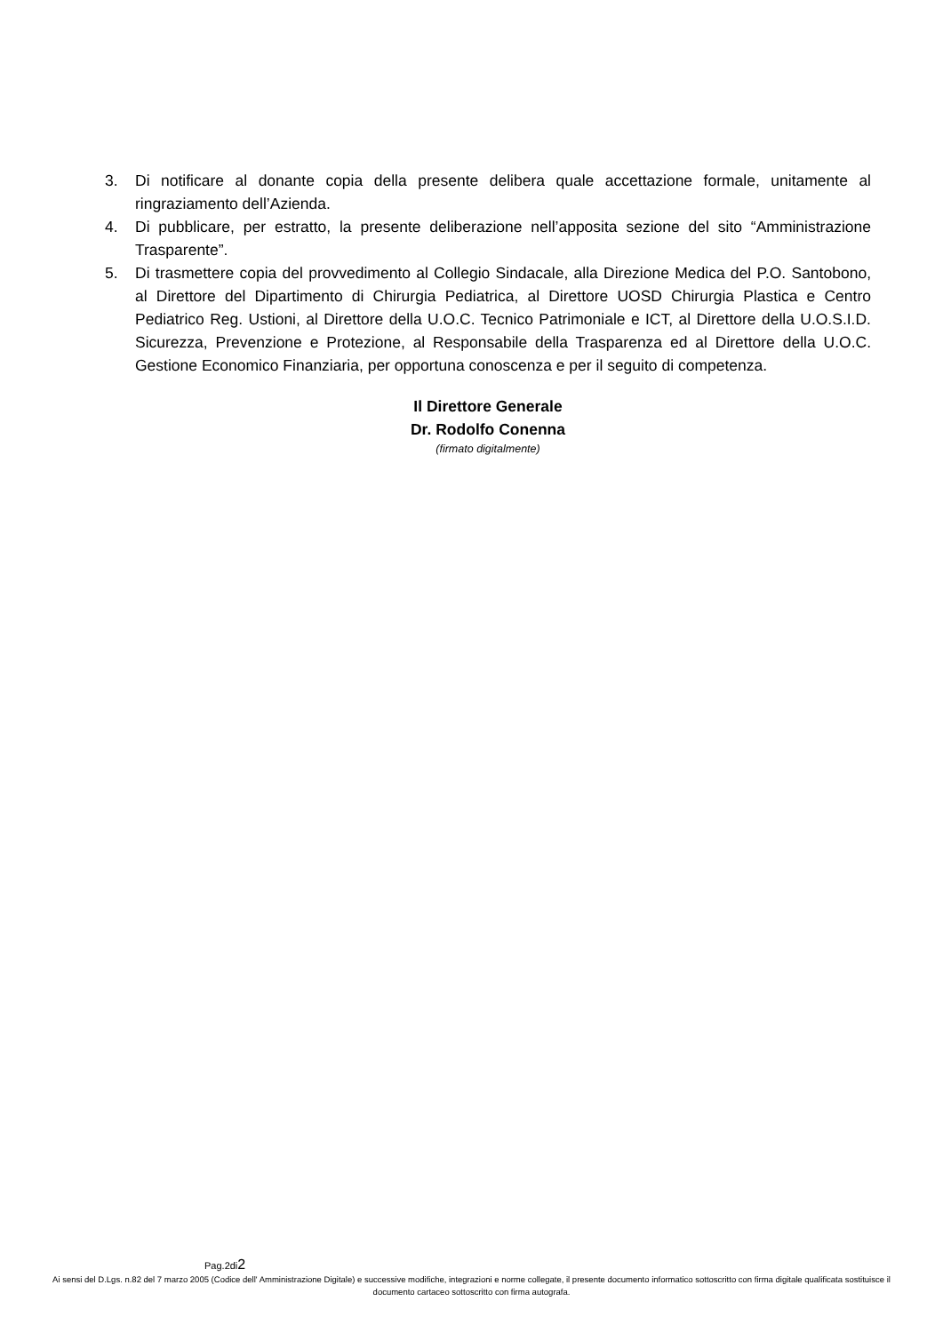3. Di notificare al donante copia della presente delibera quale accettazione formale, unitamente al ringraziamento dell’Azienda.
4. Di pubblicare, per estratto, la presente deliberazione nell’apposita sezione del sito “Amministrazione Trasparente”.
5. Di trasmettere copia del provvedimento al Collegio Sindacale, alla Direzione Medica del P.O. Santobono, al Direttore del Dipartimento di Chirurgia Pediatrica, al Direttore UOSD Chirurgia Plastica e Centro Pediatrico Reg. Ustioni, al Direttore della U.O.C. Tecnico Patrimoniale e ICT, al Direttore della U.O.S.I.D. Sicurezza, Prevenzione e Protezione, al Responsabile della Trasparenza ed al Direttore della U.O.C. Gestione Economico Finanziaria, per opportuna conoscenza e per il seguito di competenza.
Il Direttore Generale
Dr. Rodolfo Conenna
(firmato digitalmente)
Pag.2di2
Ai sensi del D.Lgs. n.82 del 7 marzo 2005 (Codice dell' Amministrazione Digitale) e successive modifiche, integrazioni e norme collegate, il presente documento informatico sottoscritto con firma digitale qualificata sostituisce il documento cartaceo sottoscritto con firma autografa.